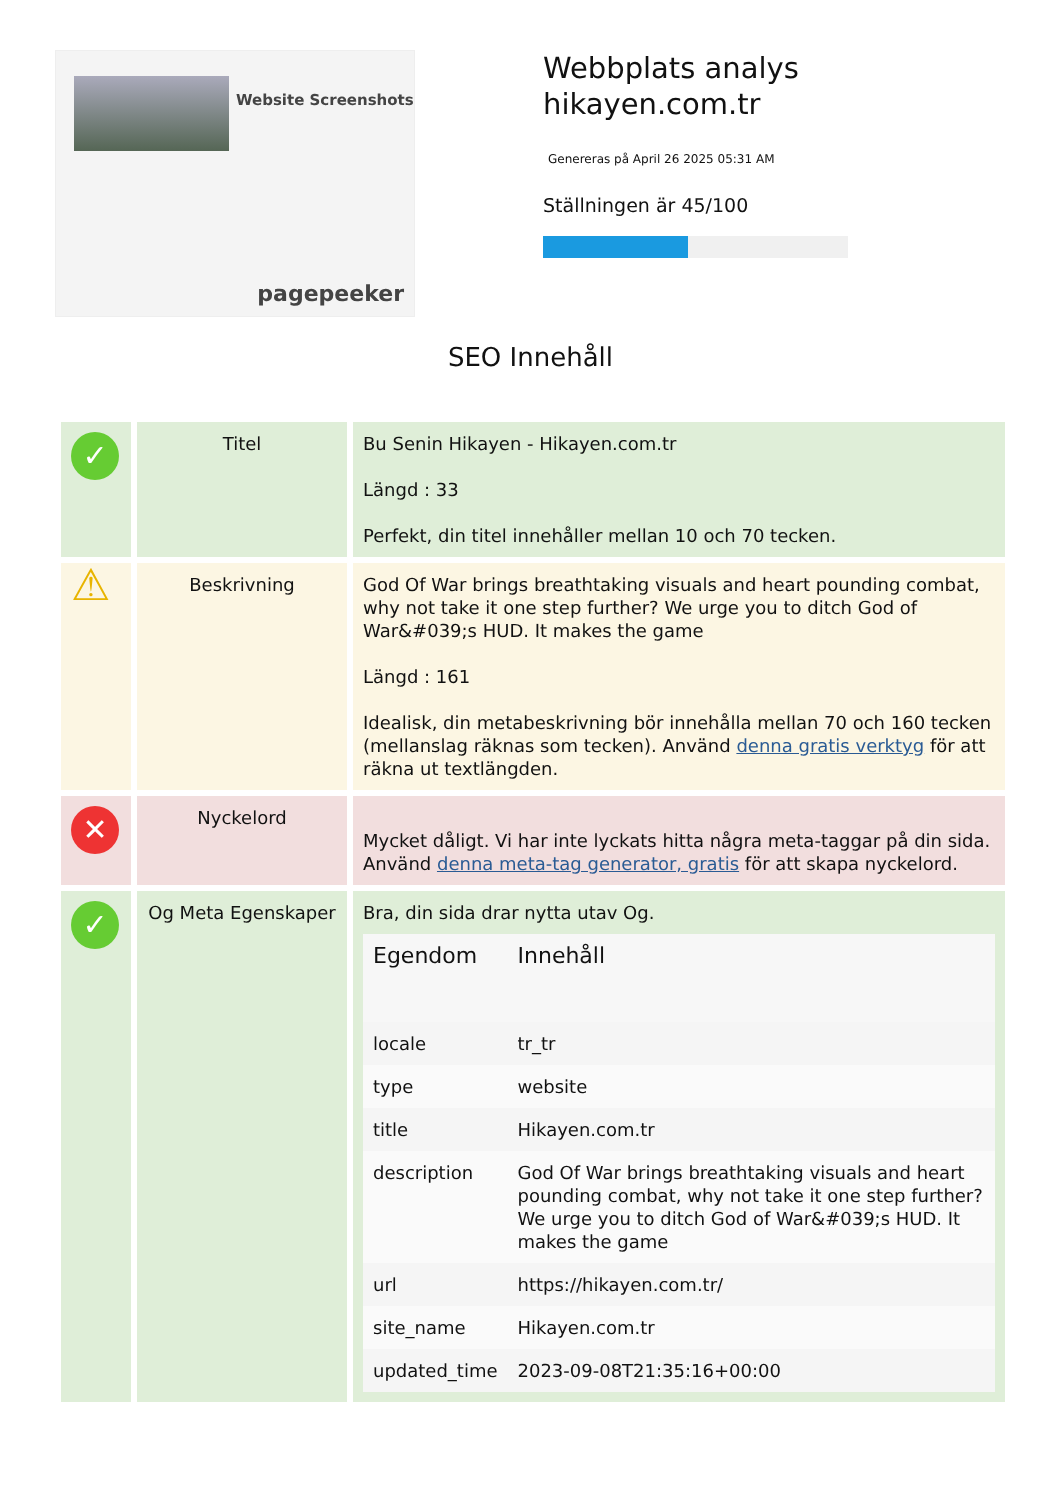Website Screenshots
pagepeeker
Webbplats analys
hikayen.com.tr
Genereras på April 26 2025 05:31 AM
Ställningen är 45/100
SEO Innehåll
| ✓ | Titel | Bu Senin Hikayen - Hikayen.com.tr Längd : 33 Perfekt, din titel innehåller mellan 10 och 70 tecken. |
| ⚠ | Beskrivning | God Of War brings breathtaking visuals and heart pounding combat, why not take it one step further? We urge you to ditch God of War&#039;s HUD. It makes the game Längd : 161 Idealisk, din metabeskrivning bör innehålla mellan 70 och 160 tecken (mellanslag räknas som tecken). Använd denna gratis verktyg för att räkna ut textlängden. |
| ✕ | Nyckelord | Mycket dåligt. Vi har inte lyckats hitta några meta-taggar på din sida. Använd denna meta-tag generator, gratis för att skapa nyckelord. |
| ✓ | Og Meta Egenskaper | Bra, din sida drar nytta utav Og. / Egendom / Innehåll / / --- / --- / / locale / tr_tr / / type / website / / title / Hikayen.com.tr / / description / God Of War brings breathtaking visuals and heart pounding combat, why not take it one step further? We urge you to ditch God of War&#039;s HUD. It makes the game / / url / https://hikayen.com.tr/ / / site_name / Hikayen.com.tr / / updated_time / 2023-09-08T21:35:16+00:00 / |